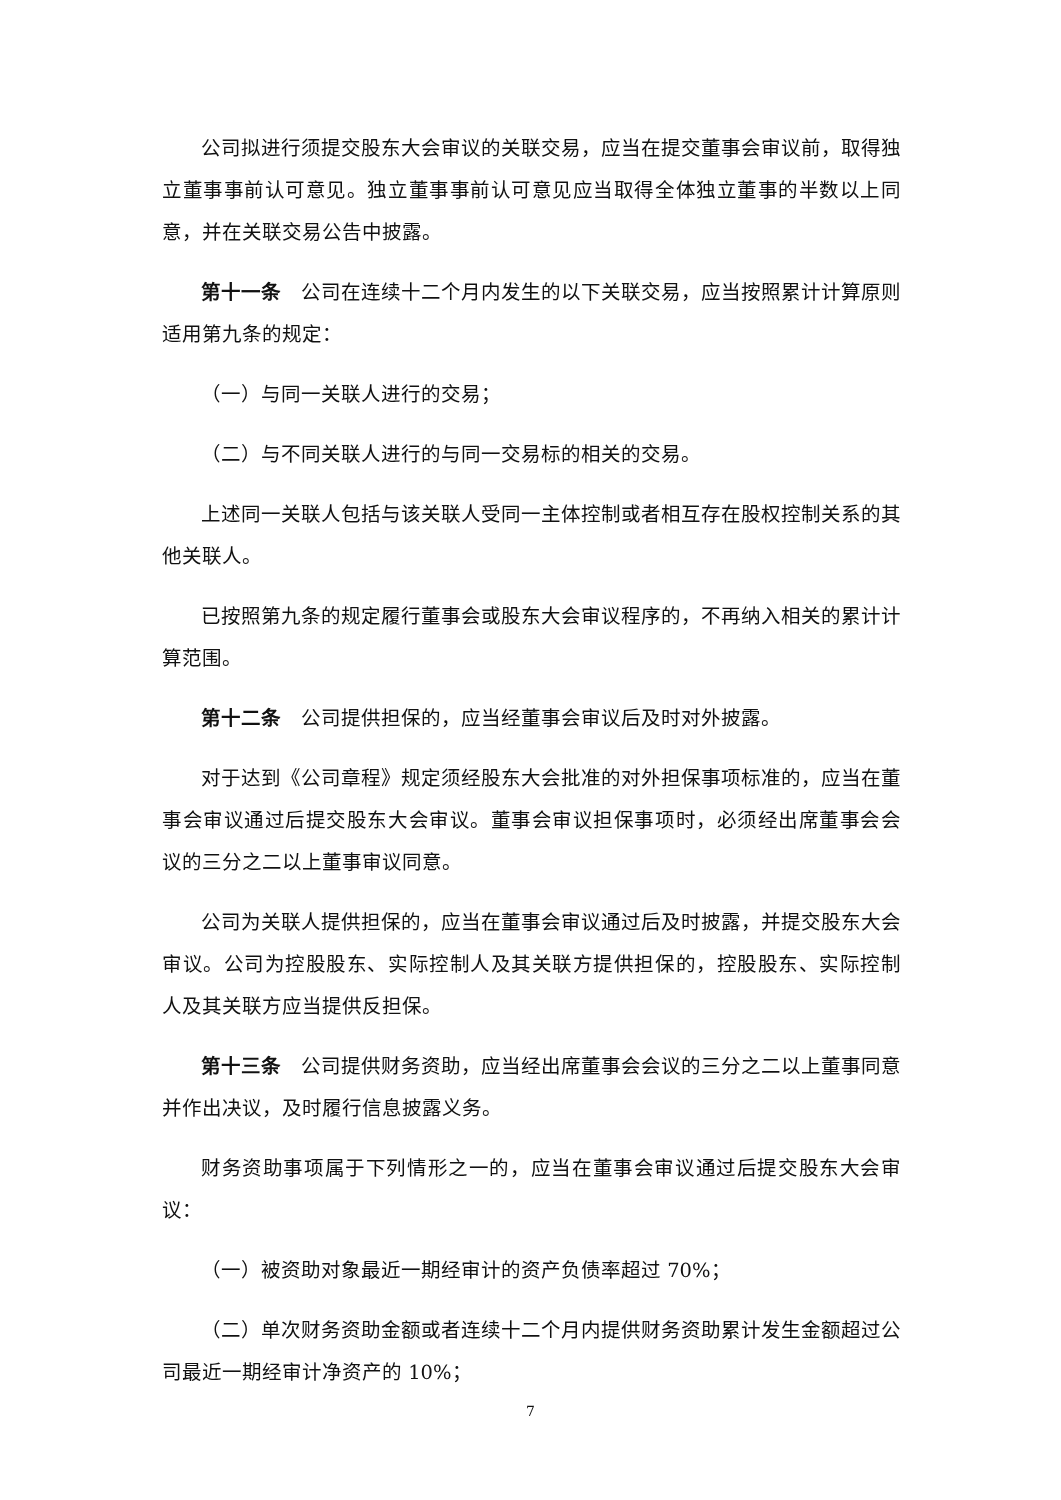公司拟进行须提交股东大会审议的关联交易，应当在提交董事会审议前，取得独立董事事前认可意见。独立董事事前认可意见应当取得全体独立董事的半数以上同意，并在关联交易公告中披露。
第十一条　公司在连续十二个月内发生的以下关联交易，应当按照累计计算原则适用第九条的规定：
（一）与同一关联人进行的交易；
（二）与不同关联人进行的与同一交易标的相关的交易。
上述同一关联人包括与该关联人受同一主体控制或者相互存在股权控制关系的其他关联人。
已按照第九条的规定履行董事会或股东大会审议程序的，不再纳入相关的累计计算范围。
第十二条　公司提供担保的，应当经董事会审议后及时对外披露。
对于达到《公司章程》规定须经股东大会批准的对外担保事项标准的，应当在董事会审议通过后提交股东大会审议。董事会审议担保事项时，必须经出席董事会会议的三分之二以上董事审议同意。
公司为关联人提供担保的，应当在董事会审议通过后及时披露，并提交股东大会审议。公司为控股股东、实际控制人及其关联方提供担保的，控股股东、实际控制人及其关联方应当提供反担保。
第十三条　公司提供财务资助，应当经出席董事会会议的三分之二以上董事同意并作出决议，及时履行信息披露义务。
财务资助事项属于下列情形之一的，应当在董事会审议通过后提交股东大会审议：
（一）被资助对象最近一期经审计的资产负债率超过 70%；
（二）单次财务资助金额或者连续十二个月内提供财务资助累计发生金额超过公司最近一期经审计净资产的 10%；
7